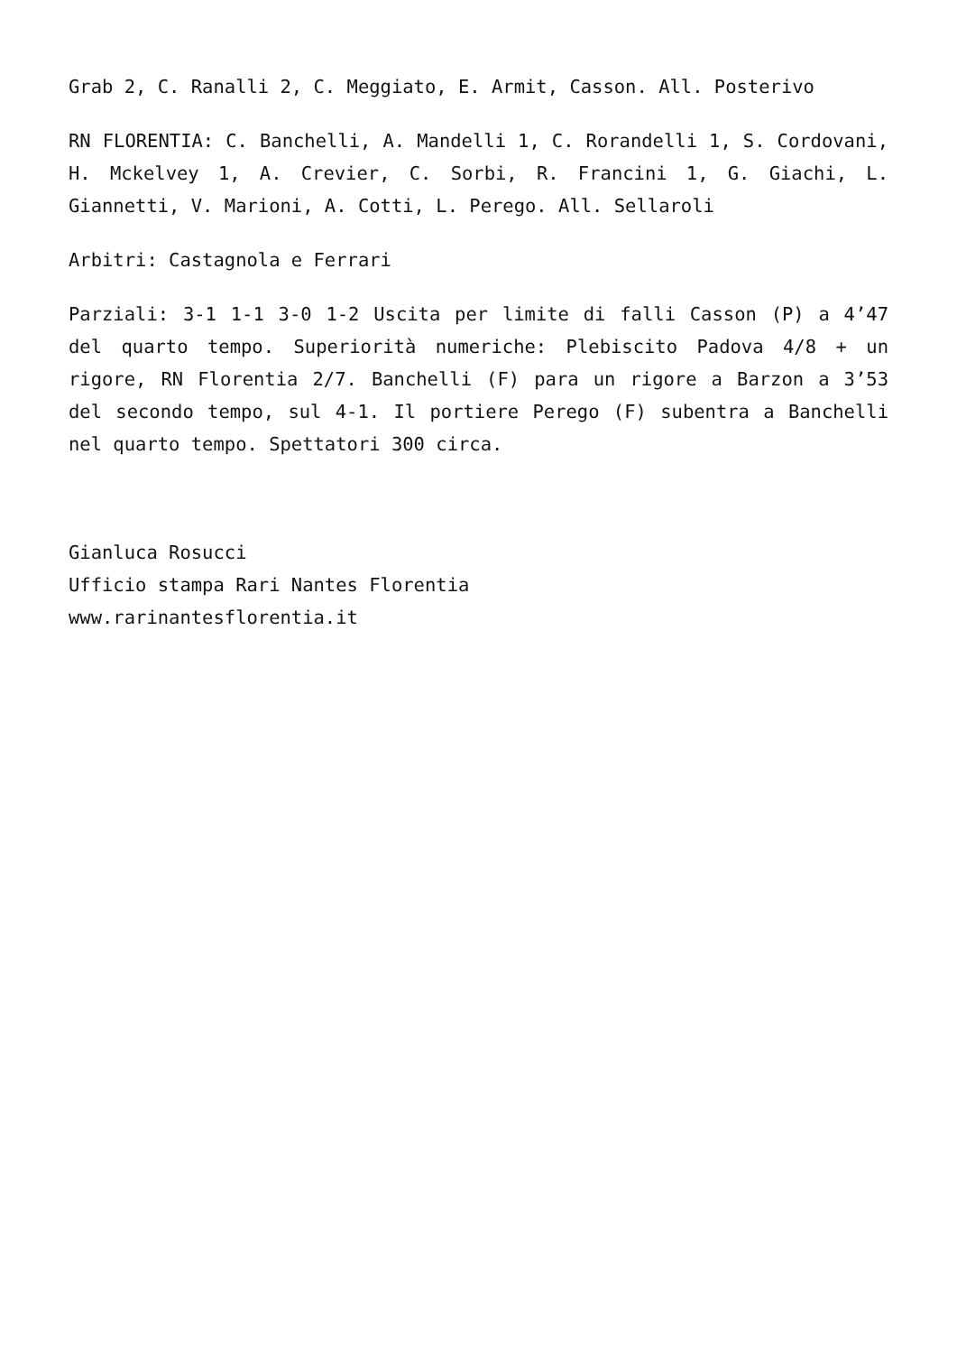Grab 2, C. Ranalli 2, C. Meggiato, E. Armit, Casson. All. Posterivo
RN FLORENTIA: C. Banchelli, A. Mandelli 1, C. Rorandelli 1, S. Cordovani, H. Mckelvey 1, A. Crevier, C. Sorbi, R. Francini 1, G. Giachi, L. Giannetti, V. Marioni, A. Cotti, L. Perego. All. Sellaroli
Arbitri: Castagnola e Ferrari
Parziali: 3-1 1-1 3-0 1-2 Uscita per limite di falli Casson (P) a 4’47 del quarto tempo. Superiorità numeriche: Plebiscito Padova 4/8 + un rigore, RN Florentia 2/7. Banchelli (F) para un rigore a Barzon a 3’53 del secondo tempo, sul 4-1. Il portiere Perego (F) subentra a Banchelli nel quarto tempo. Spettatori 300 circa.
Gianluca Rosucci
Ufficio stampa Rari Nantes Florentia
www.rarinantesflorentia.it